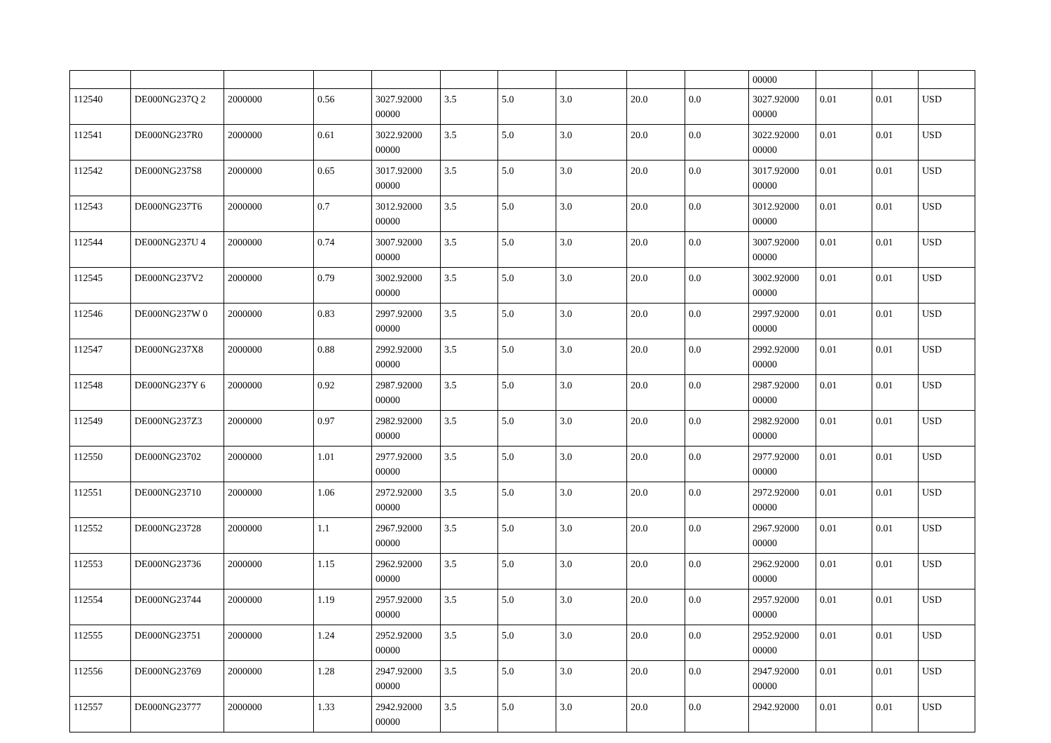| | | | | | | | | | | 00000 | | | |
| 112540 | DE000NG237Q 2 | 2000000 | 0.56 | 3027.92000 00000 | 3.5 | 5.0 | 3.0 | 20.0 | 0.0 | 3027.92000 00000 | 0.01 | 0.01 | USD |
| 112541 | DE000NG237R0 | 2000000 | 0.61 | 3022.92000 00000 | 3.5 | 5.0 | 3.0 | 20.0 | 0.0 | 3022.92000 00000 | 0.01 | 0.01 | USD |
| 112542 | DE000NG237S8 | 2000000 | 0.65 | 3017.92000 00000 | 3.5 | 5.0 | 3.0 | 20.0 | 0.0 | 3017.92000 00000 | 0.01 | 0.01 | USD |
| 112543 | DE000NG237T6 | 2000000 | 0.7 | 3012.92000 00000 | 3.5 | 5.0 | 3.0 | 20.0 | 0.0 | 3012.92000 00000 | 0.01 | 0.01 | USD |
| 112544 | DE000NG237U 4 | 2000000 | 0.74 | 3007.92000 00000 | 3.5 | 5.0 | 3.0 | 20.0 | 0.0 | 3007.92000 00000 | 0.01 | 0.01 | USD |
| 112545 | DE000NG237V2 | 2000000 | 0.79 | 3002.92000 00000 | 3.5 | 5.0 | 3.0 | 20.0 | 0.0 | 3002.92000 00000 | 0.01 | 0.01 | USD |
| 112546 | DE000NG237W 0 | 2000000 | 0.83 | 2997.92000 00000 | 3.5 | 5.0 | 3.0 | 20.0 | 0.0 | 2997.92000 00000 | 0.01 | 0.01 | USD |
| 112547 | DE000NG237X8 | 2000000 | 0.88 | 2992.92000 00000 | 3.5 | 5.0 | 3.0 | 20.0 | 0.0 | 2992.92000 00000 | 0.01 | 0.01 | USD |
| 112548 | DE000NG237Y 6 | 2000000 | 0.92 | 2987.92000 00000 | 3.5 | 5.0 | 3.0 | 20.0 | 0.0 | 2987.92000 00000 | 0.01 | 0.01 | USD |
| 112549 | DE000NG237Z3 | 2000000 | 0.97 | 2982.92000 00000 | 3.5 | 5.0 | 3.0 | 20.0 | 0.0 | 2982.92000 00000 | 0.01 | 0.01 | USD |
| 112550 | DE000NG23702 | 2000000 | 1.01 | 2977.92000 00000 | 3.5 | 5.0 | 3.0 | 20.0 | 0.0 | 2977.92000 00000 | 0.01 | 0.01 | USD |
| 112551 | DE000NG23710 | 2000000 | 1.06 | 2972.92000 00000 | 3.5 | 5.0 | 3.0 | 20.0 | 0.0 | 2972.92000 00000 | 0.01 | 0.01 | USD |
| 112552 | DE000NG23728 | 2000000 | 1.1 | 2967.92000 00000 | 3.5 | 5.0 | 3.0 | 20.0 | 0.0 | 2967.92000 00000 | 0.01 | 0.01 | USD |
| 112553 | DE000NG23736 | 2000000 | 1.15 | 2962.92000 00000 | 3.5 | 5.0 | 3.0 | 20.0 | 0.0 | 2962.92000 00000 | 0.01 | 0.01 | USD |
| 112554 | DE000NG23744 | 2000000 | 1.19 | 2957.92000 00000 | 3.5 | 5.0 | 3.0 | 20.0 | 0.0 | 2957.92000 00000 | 0.01 | 0.01 | USD |
| 112555 | DE000NG23751 | 2000000 | 1.24 | 2952.92000 00000 | 3.5 | 5.0 | 3.0 | 20.0 | 0.0 | 2952.92000 00000 | 0.01 | 0.01 | USD |
| 112556 | DE000NG23769 | 2000000 | 1.28 | 2947.92000 00000 | 3.5 | 5.0 | 3.0 | 20.0 | 0.0 | 2947.92000 00000 | 0.01 | 0.01 | USD |
| 112557 | DE000NG23777 | 2000000 | 1.33 | 2942.92000 00000 | 3.5 | 5.0 | 3.0 | 20.0 | 0.0 | 2942.92000 | 0.01 | 0.01 | USD |